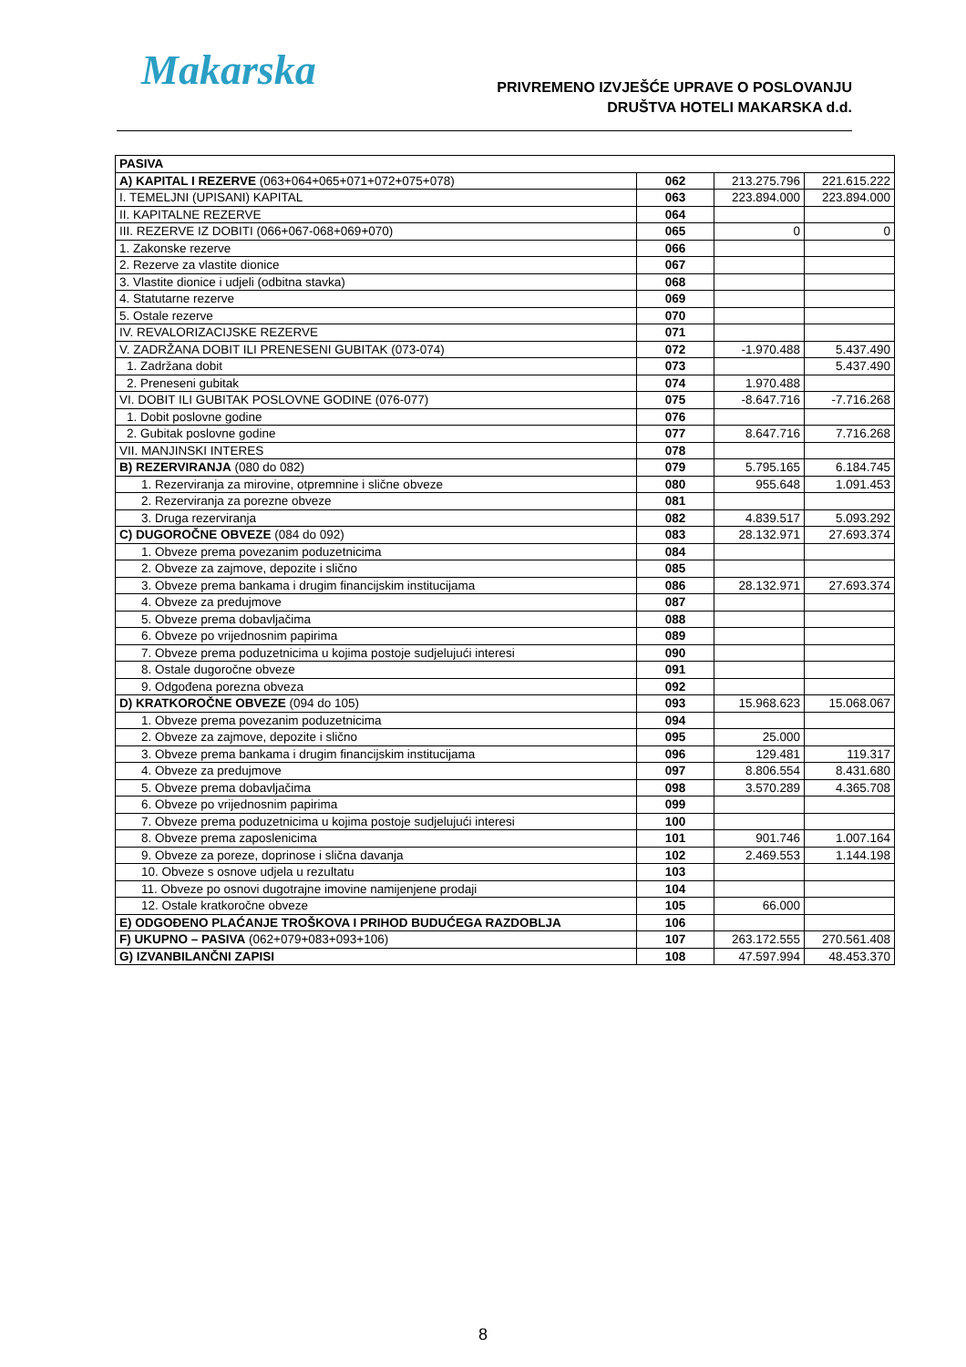Makarska
PRIVREMENO IZVJEŠĆE UPRAVE O POSLOVANJU
DRUŠTVA HOTELI MAKARSKA d.d.
| PASIVA | | | |
| A) KAPITAL I REZERVE (063+064+065+071+072+075+078) | 062 | 213.275.796 | 221.615.222 |
| I. TEMELJNI (UPISANI) KAPITAL | 063 | 223.894.000 | 223.894.000 |
| II. KAPITALNE REZERVE | 064 | | |
| III. REZERVE IZ DOBITI (066+067-068+069+070) | 065 | 0 | 0 |
| 1. Zakonske rezerve | 066 | | |
| 2. Rezerve za vlastite dionice | 067 | | |
| 3. Vlastite dionice i udjeli (odbitna stavka) | 068 | | |
| 4. Statutarne rezerve | 069 | | |
| 5. Ostale rezerve | 070 | | |
| IV. REVALORIZACIJSKE REZERVE | 071 | | |
| V. ZADRŽANA DOBIT ILI PRENESENI GUBITAK (073-074) | 072 | -1.970.488 | 5.437.490 |
| 1. Zadržana dobit | 073 | | 5.437.490 |
| 2. Preneseni gubitak | 074 | 1.970.488 | |
| VI. DOBIT ILI GUBITAK POSLOVNE GODINE (076-077) | 075 | -8.647.716 | -7.716.268 |
| 1. Dobit poslovne godine | 076 | | |
| 2. Gubitak poslovne godine | 077 | 8.647.716 | 7.716.268 |
| VII. MANJINSKI INTERES | 078 | | |
| B) REZERVIRANJA (080 do 082) | 079 | 5.795.165 | 6.184.745 |
| 1. Rezerviranja za mirovine, otpremnine i slične obveze | 080 | 955.648 | 1.091.453 |
| 2. Rezerviranja za porezne obveze | 081 | | |
| 3. Druga rezerviranja | 082 | 4.839.517 | 5.093.292 |
| C) DUGOROČNE OBVEZE (084 do 092) | 083 | 28.132.971 | 27.693.374 |
| 1. Obveze prema povezanim poduzetnicima | 084 | | |
| 2. Obveze za zajmove, depozite i slično | 085 | | |
| 3. Obveze prema bankama i drugim financijskim institucijama | 086 | 28.132.971 | 27.693.374 |
| 4. Obveze za predujmove | 087 | | |
| 5. Obveze prema dobavljačima | 088 | | |
| 6. Obveze po vrijednosnim papirima | 089 | | |
| 7. Obveze prema poduzetnicima u kojima postoje sudjelujući interesi | 090 | | |
| 8. Ostale dugoročne obveze | 091 | | |
| 9. Odgođena porezna obveza | 092 | | |
| D) KRATKOROČNE OBVEZE (094 do 105) | 093 | 15.968.623 | 15.068.067 |
| 1. Obveze prema povezanim poduzetnicima | 094 | | |
| 2. Obveze za zajmove, depozite i slično | 095 | 25.000 | |
| 3. Obveze prema bankama i drugim financijskim institucijama | 096 | 129.481 | 119.317 |
| 4. Obveze za predujmove | 097 | 8.806.554 | 8.431.680 |
| 5. Obveze prema dobavljačima | 098 | 3.570.289 | 4.365.708 |
| 6. Obveze po vrijednosnim papirima | 099 | | |
| 7. Obveze prema poduzetnicima u kojima postoje sudjelujući interesi | 100 | | |
| 8. Obveze prema zaposlenicima | 101 | 901.746 | 1.007.164 |
| 9. Obveze za poreze, doprinose i slična davanja | 102 | 2.469.553 | 1.144.198 |
| 10. Obveze s osnove udjela u rezultatu | 103 | | |
| 11. Obveze po osnovi dugotrajne imovine namijenjene prodaji | 104 | | |
| 12. Ostale kratkoročne obveze | 105 | 66.000 | |
| E) ODGOĐENO PLAĆANJE TROŠKOVA I PRIHOD BUDUĆEGA RAZDOBLJA | 106 | | |
| F) UKUPNO – PASIVA (062+079+083+093+106) | 107 | 263.172.555 | 270.561.408 |
| G) IZVANBILANČNI ZAPISI | 108 | 47.597.994 | 48.453.370 |
8